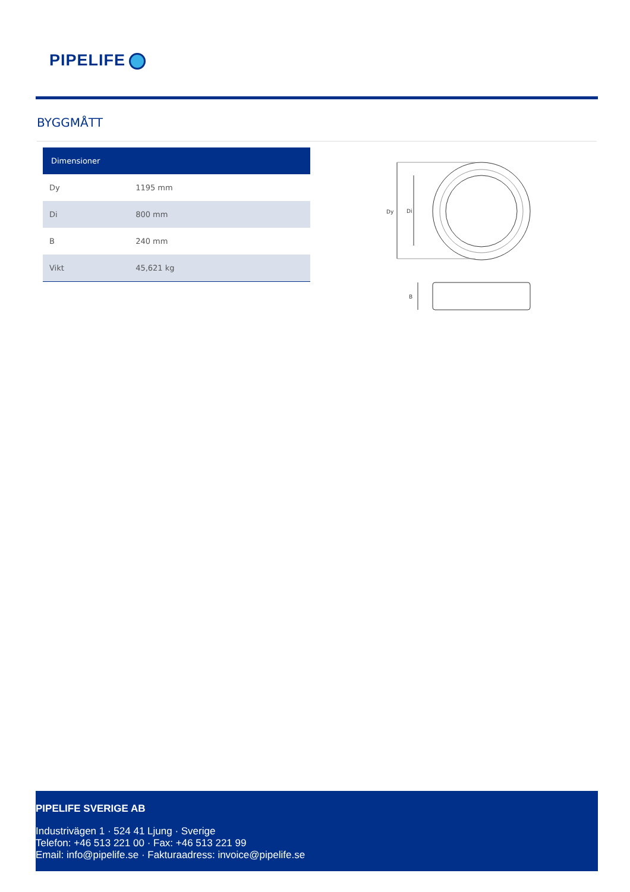PIPELIFE
BYGGMÅTT
| Dimensioner | |
| --- | --- |
| Dy | 1195 mm |
| Di | 800 mm |
| B | 240 mm |
| Vikt | 45,621 kg |
Dy
Di
B
PIPELIFE SVERIGE AB
Industrivägen 1 · 524 41 Ljung · Sverige
Telefon: +46 513 221 00 · Fax: +46 513 221 99
Email: info@pipelife.se · Fakturaadress: invoice@pipelife.se